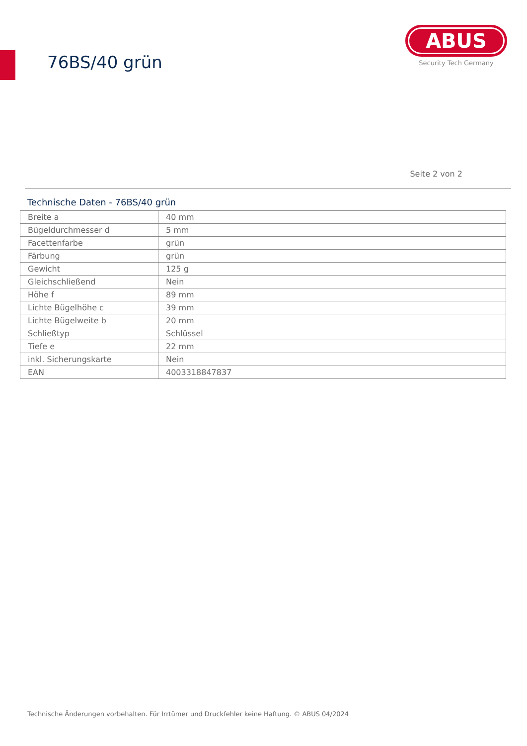76BS/40 grün
ABUS
Security Tech Germany
Seite 2 von 2
Technische Daten - 76BS/40 grün
| Breite a | 40 mm |
| Bügeldurchmesser d | 5 mm |
| Facettenfarbe | grün |
| Färbung | grün |
| Gewicht | 125 g |
| Gleichschließend | Nein |
| Höhe f | 89 mm |
| Lichte Bügelhöhe c | 39 mm |
| Lichte Bügelweite b | 20 mm |
| Schließtyp | Schlüssel |
| Tiefe e | 22 mm |
| inkl. Sicherungskarte | Nein |
| EAN | 4003318847837 |
Technische Änderungen vorbehalten. Für Irrtümer und Druckfehler keine Haftung. © ABUS 04/2024